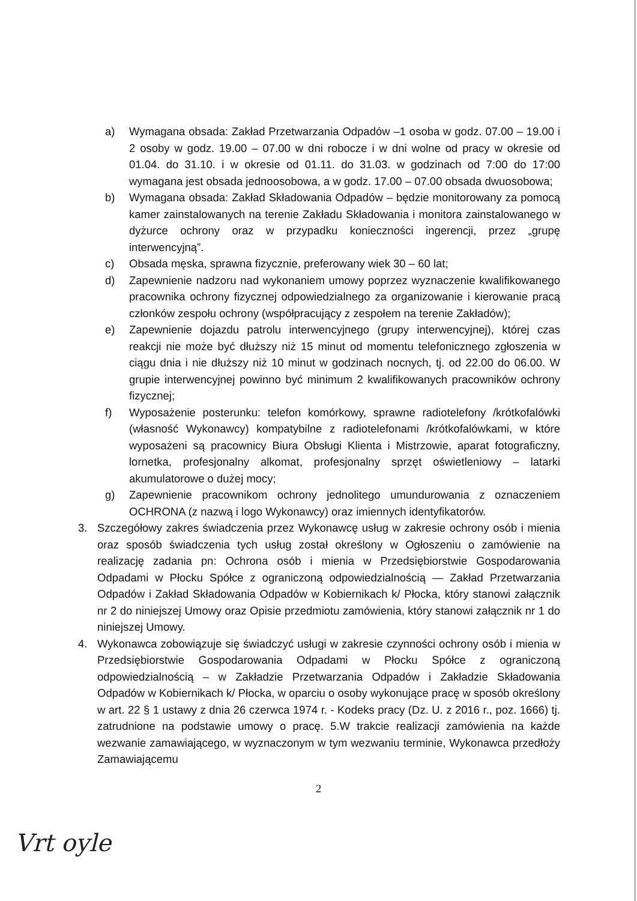a) Wymagana obsada: Zakład Przetwarzania Odpadów –1 osoba w godz. 07.00 – 19.00 i 2 osoby w godz. 19.00 – 07.00 w dni robocze i w dni wolne od pracy w okresie od 01.04. do 31.10. i w okresie od 01.11. do 31.03. w godzinach od 7:00 do 17:00 wymagana jest obsada jednoosobowa, a w godz. 17.00 – 07.00 obsada dwuosobowa;
b) Wymagana obsada: Zakład Składowania Odpadów – będzie monitorowany za pomocą kamer zainstalowanych na terenie Zakładu Składowania i monitora zainstalowanego w dyżurce ochrony oraz w przypadku konieczności ingerencji, przez „grupę interwencyjną”.
c) Obsada męska, sprawna fizycznie, preferowany wiek 30 – 60 lat;
d) Zapewnienie nadzoru nad wykonaniem umowy poprzez wyznaczenie kwalifikowanego pracownika ochrony fizycznej odpowiedzialnego za organizowanie i kierowanie pracą członków zespołu ochrony (współpracujący z zespołem na terenie Zakładów);
e) Zapewnienie dojazdu patrolu interwencyjnego (grupy interwencyjnej), której czas reakcji nie może być dłuższy niż 15 minut od momentu telefonicznego zgłoszenia w ciągu dnia i nie dłuższy niż 10 minut w godzinach nocnych, tj. od 22.00 do 06.00. W grupie interwencyjnej powinno być minimum 2 kwalifikowanych pracowników ochrony fizycznej;
f) Wyposażenie posterunku: telefon komórkowy, sprawne radiotelefony /krótkofalówki (własność Wykonawcy) kompatybilne z radiotelefonami /krótkofalówkami, w które wyposażeni są pracownicy Biura Obsługi Klienta i Mistrzowie, aparat fotograficzny, lornetka, profesjonalny alkomat, profesjonalny sprzęt oświetleniowy – latarki akumulatorowe o dużej mocy;
g) Zapewnienie pracownikom ochrony jednolitego umundurowania z oznaczeniem OCHRONA (z nazwą i logo Wykonawcy) oraz imiennych identyfikatorów.
3. Szczegółowy zakres świadczenia przez Wykonawcę usług w zakresie ochrony osób i mienia oraz sposób świadczenia tych usług został określony w Ogłoszeniu o zamówienie na realizację zadania pn: Ochrona osób i mienia w Przedsiębiorstwie Gospodarowania Odpadami w Płocku Spółce z ograniczoną odpowiedzialnością — Zakład Przetwarzania Odpadów i Zakład Składowania Odpadów w Kobiernikach k/ Płocka, który stanowi załącznik nr 2 do niniejszej Umowy oraz Opisie przedmiotu zamówienia, który stanowi załącznik nr 1 do niniejszej Umowy.
4. Wykonawca zobowiązuje się świadczyć usługi w zakresie czynności ochrony osób i mienia w Przedsiębiorstwie Gospodarowania Odpadami w Płocku Spółce z ograniczoną odpowiedzialnością – w Zakładzie Przetwarzania Odpadów i Zakładzie Składowania Odpadów w Kobiernikach k/ Płocka, w oparciu o osoby wykonujące pracę w sposób określony w art. 22 § 1 ustawy z dnia 26 czerwca 1974 r. - Kodeks pracy (Dz. U. z 2016 r., poz. 1666) tj. zatrudnione na podstawie umowy o pracę. 5.W trakcie realizacji zamówienia na każde wezwanie zamawiającego, w wyznaczonym w tym wezwaniu terminie, Wykonawca przedłoży Zamawiającemu
2
Vrt oyle